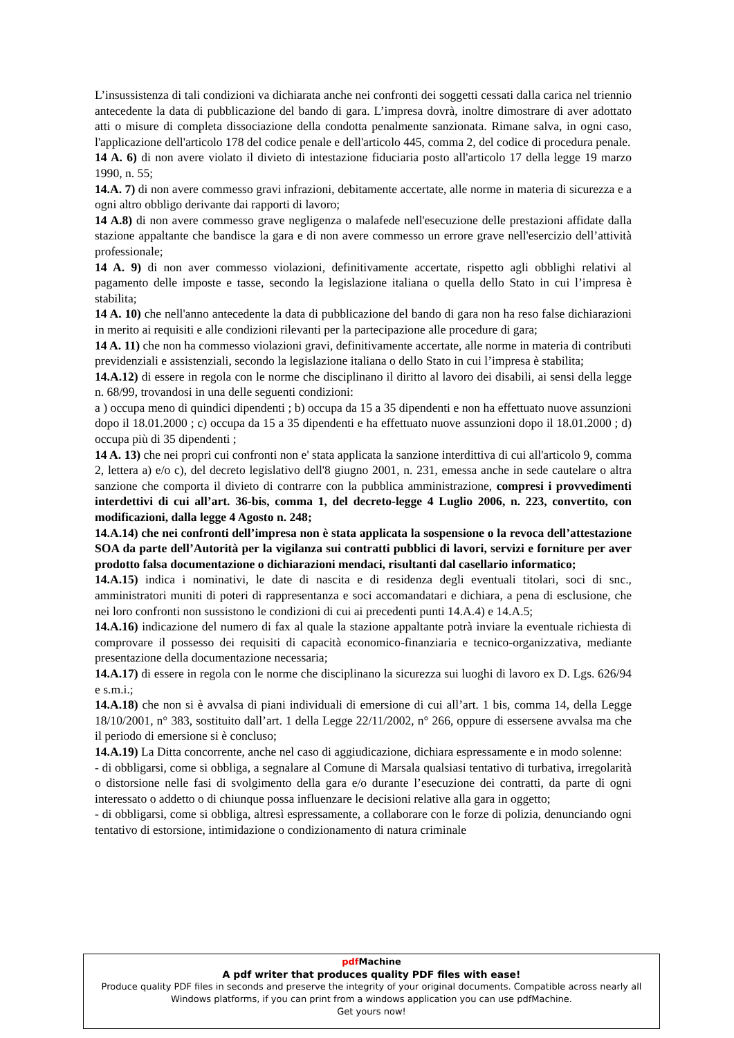L’insussistenza di tali condizioni va dichiarata anche nei confronti dei soggetti cessati dalla carica nel triennio antecedente la data di pubblicazione del bando di gara. L’impresa dovrà, inoltre dimostrare di aver adottato atti o misure di completa dissociazione della condotta penalmente sanzionata. Rimane salva, in ogni caso, l'applicazione dell'articolo 178 del codice penale e dell'articolo 445, comma 2, del codice di procedura penale.
14 A. 6) di non avere violato il divieto di intestazione fiduciaria posto all'articolo 17 della legge 19 marzo 1990, n. 55;
14.A. 7) di non avere commesso gravi infrazioni, debitamente accertate, alle norme in materia di sicurezza e a ogni altro obbligo derivante dai rapporti di lavoro;
14 A.8) di non avere commesso grave negligenza o malafede nell'esecuzione delle prestazioni affidate dalla stazione appaltante che bandisce la gara e di non avere commesso un errore grave nell'esercizio dell’attività professionale;
14 A. 9) di non aver commesso violazioni, definitivamente accertate, rispetto agli obblighi relativi al pagamento delle imposte e tasse, secondo la legislazione italiana o quella dello Stato in cui l’impresa è stabilita;
14 A. 10) che nell'anno antecedente la data di pubblicazione del bando di gara non ha reso false dichiarazioni in merito ai requisiti e alle condizioni rilevanti per la partecipazione alle procedure di gara;
14 A. 11) che non ha commesso violazioni gravi, definitivamente accertate, alle norme in materia di contributi previdenziali e assistenziali, secondo la legislazione italiana o dello Stato in cui l’impresa è stabilita;
14.A.12) di essere in regola con le norme che disciplinano il diritto al lavoro dei disabili, ai sensi della legge n. 68/99, trovandosi in una delle seguenti condizioni:
a ) occupa meno di quindici dipendenti ; b) occupa da 15 a 35 dipendenti e non ha effettuato nuove assunzioni dopo il 18.01.2000 ; c) occupa da 15 a 35 dipendenti e ha effettuato nuove assunzioni dopo il 18.01.2000 ; d) occupa più di 35 dipendenti ;
14 A. 13) che nei propri cui confronti non e' stata applicata la sanzione interdittiva di cui all'articolo 9, comma 2, lettera a) e/o c), del decreto legislativo dell'8 giugno 2001, n. 231, emessa anche in sede cautelare o altra sanzione che comporta il divieto di contrarre con la pubblica amministrazione, compresi i provvedimenti interdettivi di cui all’art. 36-bis, comma 1, del decreto-legge 4 Luglio 2006, n. 223, convertito, con modificazioni, dalla legge 4 Agosto n. 248;
14.A.14) che nei confronti dell’impresa non è stata applicata la sospensione o la revoca dell’attestazione SOA da parte dell’Autorità per la vigilanza sui contratti pubblici di lavori, servizi e forniture per aver prodotto falsa documentazione o dichiarazioni mendaci, risultanti dal casellario informatico;
14.A.15) indica i nominativi, le date di nascita e di residenza degli eventuali titolari, soci di snc., amministratori muniti di poteri di rappresentanza e soci accomandatari e dichiara, a pena di esclusione, che nei loro confronti non sussistono le condizioni di cui ai precedenti punti 14.A.4) e 14.A.5;
14.A.16) indicazione del numero di fax al quale la stazione appaltante potrà inviare la eventuale richiesta di comprovare il possesso dei requisiti di capacità economico-finanziaria e tecnico-organizzativa, mediante presentazione della documentazione necessaria;
14.A.17) di essere in regola con le norme che disciplinano la sicurezza sui luoghi di lavoro ex D. Lgs. 626/94 e s.m.i.;
14.A.18) che non si è avvalsa di piani individuali di emersione di cui all’art. 1 bis, comma 14, della Legge 18/10/2001, n° 383, sostituito dall’art. 1 della Legge 22/11/2002, n° 266, oppure di essersene avvalsa ma che il periodo di emersione si è concluso;
14.A.19) La Ditta concorrente, anche nel caso di aggiudicazione, dichiara espressamente e in modo solenne:
- di obbligarsi, come si obbliga, a segnalare al Comune di Marsala qualsiasi tentativo di turbativa, irregolarità o distorsione nelle fasi di svolgimento della gara e/o durante l’esecuzione dei contratti, da parte di ogni interessato o addetto o di chiunque possa influenzare le decisioni relative alla gara in oggetto;
- di obbligarsi, come si obbliga, altresì espressamente, a collaborare con le forze di polizia, denunciando ogni tentativo di estorsione, intimidazione o condizionamento di natura criminale
pdf Machine
A pdf writer that produces quality PDF files with ease!
Produce quality PDF files in seconds and preserve the integrity of your original documents. Compatible across nearly all Windows platforms, if you can print from a windows application you can use pdfMachine.
Get yours now!